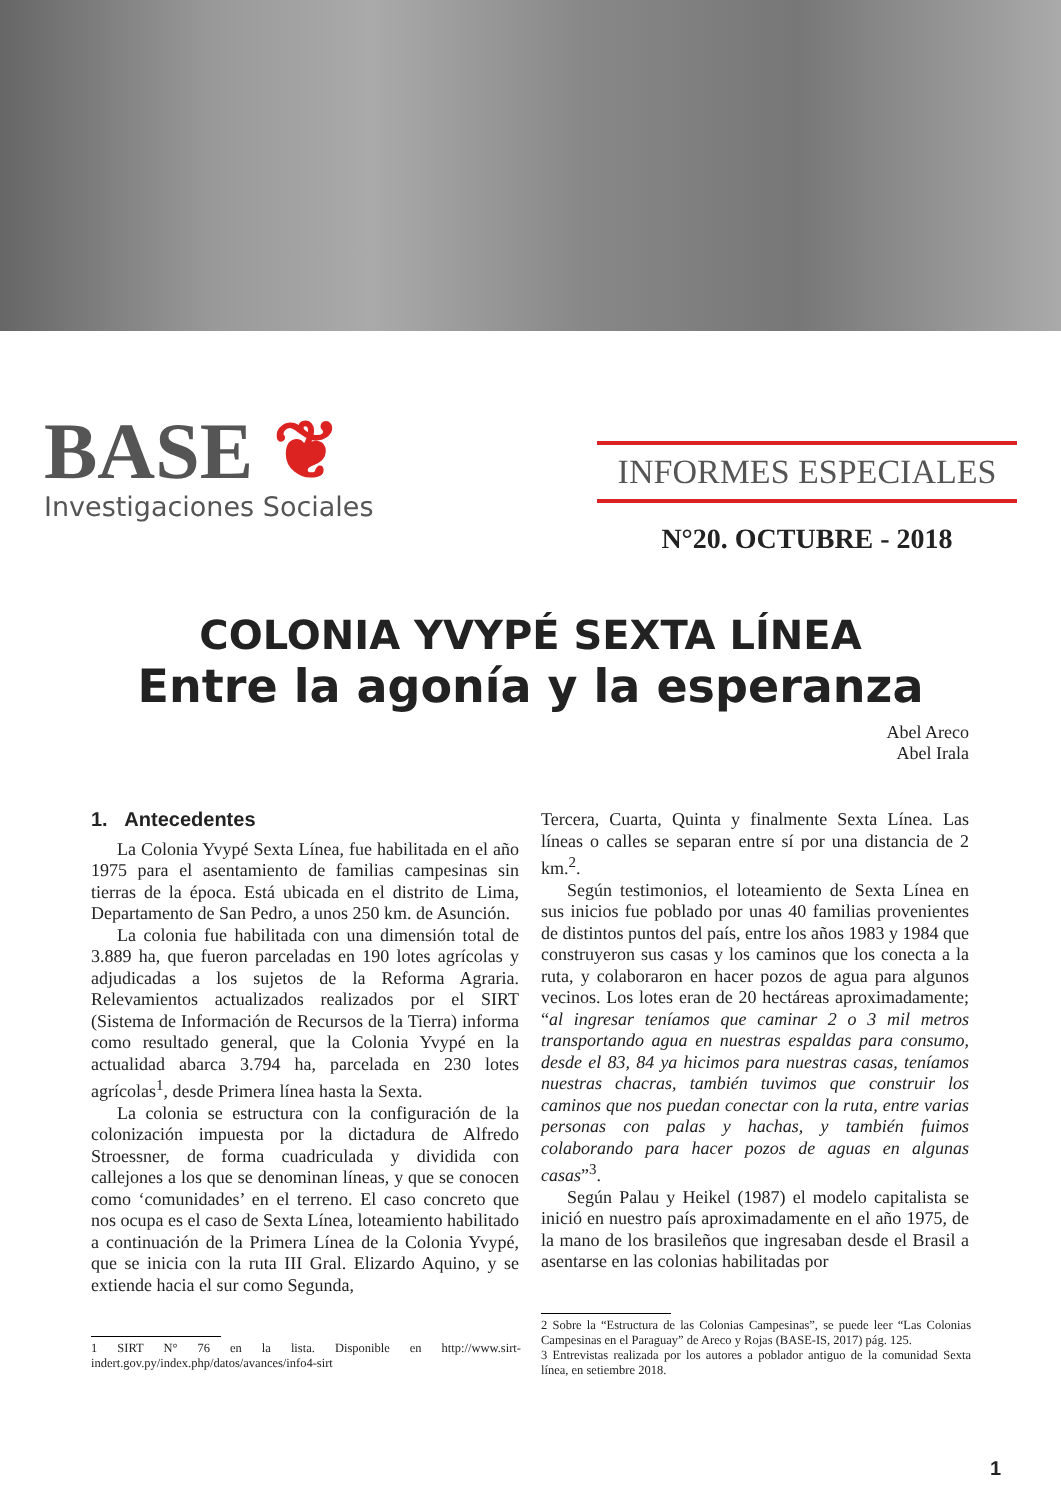BASE ❦
Investigaciones Sociales
INFORMES ESPECIALES
N°20. OCTUBRE - 2018
COLONIA YVYPÉ SEXTA LÍNEA
Entre la agonía y la esperanza
Abel Areco
Abel Irala
1. Antecedentes
La Colonia Yvypé Sexta Línea, fue habilitada en el año 1975 para el asentamiento de familias campesinas sin tierras de la época. Está ubicada en el distrito de Lima, Departamento de San Pedro, a unos 250 km. de Asunción.
La colonia fue habilitada con una dimensión total de 3.889 ha, que fueron parceladas en 190 lotes agrícolas y adjudicadas a los sujetos de la Reforma Agraria. Relevamientos actualizados realizados por el SIRT (Sistema de Información de Recursos de la Tierra) informa como resultado general, que la Colonia Yvypé en la actualidad abarca 3.794 ha, parcelada en 230 lotes agrícolas<sup>1</sup>, desde Primera línea hasta la Sexta.
La colonia se estructura con la configuración de la colonización impuesta por la dictadura de Alfredo Stroessner, de forma cuadriculada y dividida con callejones a los que se denominan líneas, y que se conocen como ‘comunidades’ en el terreno. El caso concreto que nos ocupa es el caso de Sexta Línea, loteamiento habilitado a continuación de la Primera Línea de la Colonia Yvypé, que se inicia con la ruta III Gral. Elizardo Aquino, y se extiende hacia el sur como Segunda,
1 SIRT N° 76 en la lista. Disponible en http://www.sirt-indert.gov.py/index.php/datos/avances/info4-sirt
Tercera, Cuarta, Quinta y finalmente Sexta Línea. Las líneas o calles se separan entre sí por una distancia de 2 km.<sup>2</sup>.
Según testimonios, el loteamiento de Sexta Línea en sus inicios fue poblado por unas 40 familias provenientes de distintos puntos del país, entre los años 1983 y 1984 que construyeron sus casas y los caminos que los conecta a la ruta, y colaboraron en hacer pozos de agua para algunos vecinos. Los lotes eran de 20 hectáreas aproximadamente; “al ingresar teníamos que caminar 2 o 3 mil metros transportando agua en nuestras espaldas para consumo, desde el 83, 84 ya hicimos para nuestras casas, teníamos nuestras chacras, también tuvimos que construir los caminos que nos puedan conectar con la ruta, entre varias personas con palas y hachas, y también fuimos colaborando para hacer pozos de aguas en algunas casas”<sup>3</sup>.
Según Palau y Heikel (1987) el modelo capitalista se inició en nuestro país aproximadamente en el año 1975, de la mano de los brasileños que ingresaban desde el Brasil a asentarse en las colonias habilitadas por
2 Sobre la “Estructura de las Colonias Campesinas”, se puede leer “Las Colonias Campesinas en el Paraguay” de Areco y Rojas (BASE-IS, 2017) pág. 125.
3 Entrevistas realizada por los autores a poblador antiguo de la comunidad Sexta línea, en setiembre 2018.
1